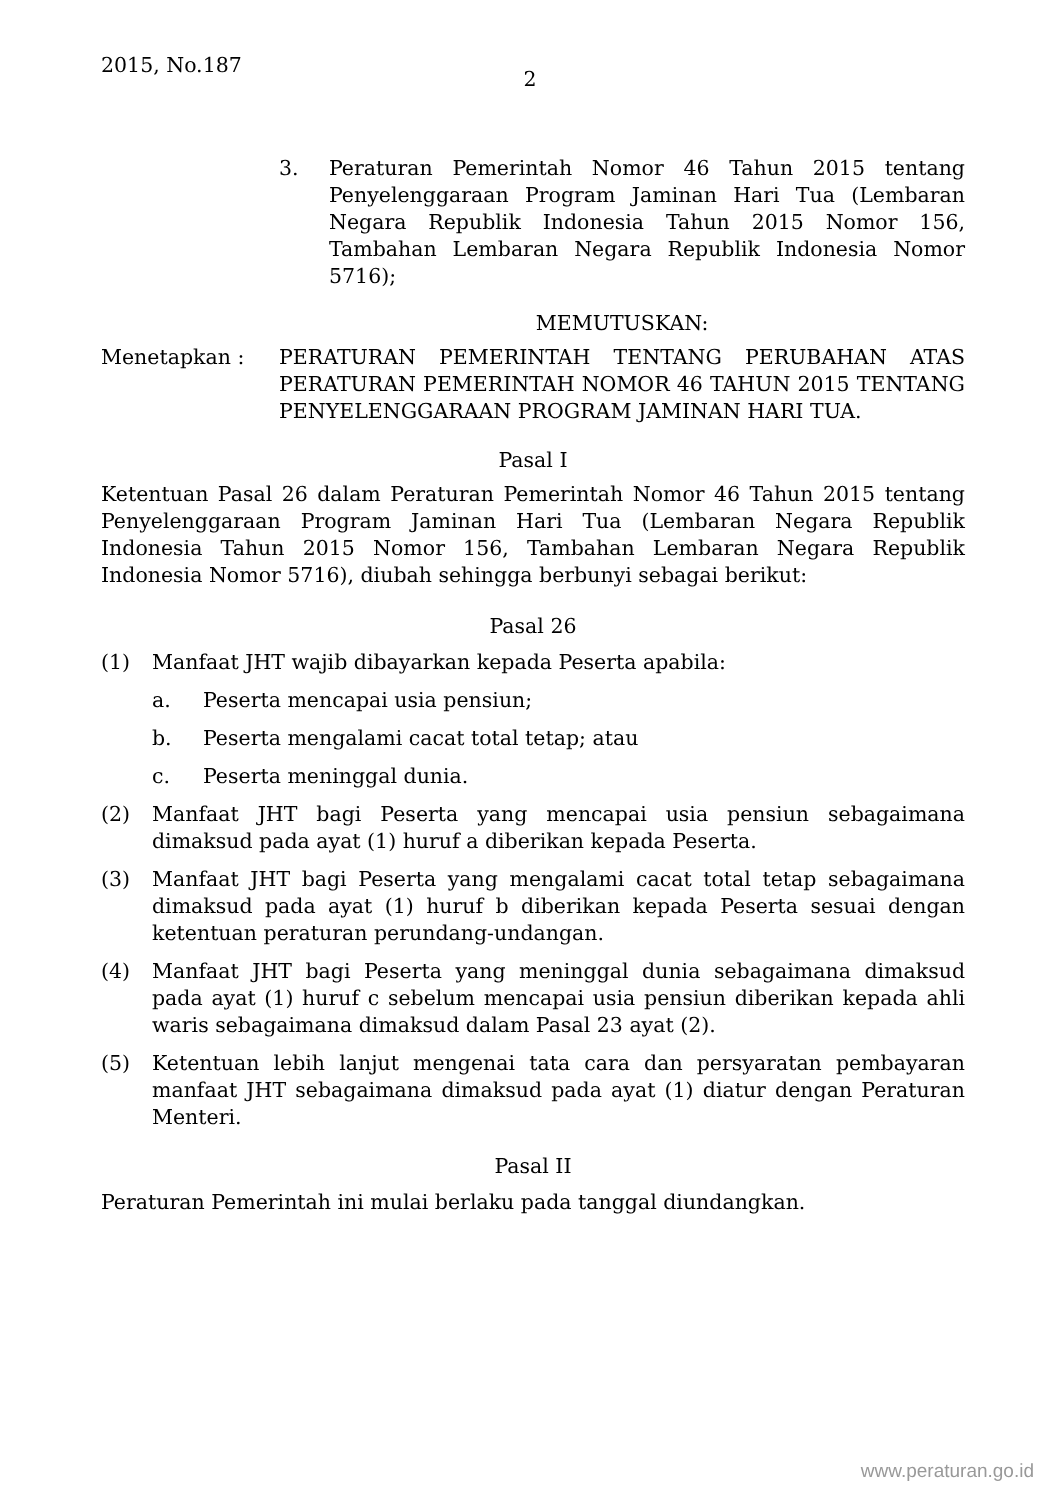2015, No.187
2
3. Peraturan Pemerintah Nomor 46 Tahun 2015 tentang Penyelenggaraan Program Jaminan Hari Tua (Lembaran Negara Republik Indonesia Tahun 2015 Nomor 156, Tambahan Lembaran Negara Republik Indonesia Nomor 5716);
MEMUTUSKAN:
Menetapkan : PERATURAN PEMERINTAH TENTANG PERUBAHAN ATAS PERATURAN PEMERINTAH NOMOR 46 TAHUN 2015 TENTANG PENYELENGGARAAN PROGRAM JAMINAN HARI TUA.
Pasal I
Ketentuan Pasal 26 dalam Peraturan Pemerintah Nomor 46 Tahun 2015 tentang Penyelenggaraan Program Jaminan Hari Tua (Lembaran Negara Republik Indonesia Tahun 2015 Nomor 156, Tambahan Lembaran Negara Republik Indonesia Nomor 5716), diubah sehingga berbunyi sebagai berikut:
Pasal 26
(1) Manfaat JHT wajib dibayarkan kepada Peserta apabila:
a. Peserta mencapai usia pensiun;
b. Peserta mengalami cacat total tetap; atau
c. Peserta meninggal dunia.
(2) Manfaat JHT bagi Peserta yang mencapai usia pensiun sebagaimana dimaksud pada ayat (1) huruf a diberikan kepada Peserta.
(3) Manfaat JHT bagi Peserta yang mengalami cacat total tetap sebagaimana dimaksud pada ayat (1) huruf b diberikan kepada Peserta sesuai dengan ketentuan peraturan perundang-undangan.
(4) Manfaat JHT bagi Peserta yang meninggal dunia sebagaimana dimaksud pada ayat (1) huruf c sebelum mencapai usia pensiun diberikan kepada ahli waris sebagaimana dimaksud dalam Pasal 23 ayat (2).
(5) Ketentuan lebih lanjut mengenai tata cara dan persyaratan pembayaran manfaat JHT sebagaimana dimaksud pada ayat (1) diatur dengan Peraturan Menteri.
Pasal II
Peraturan Pemerintah ini mulai berlaku pada tanggal diundangkan.
www.peraturan.go.id